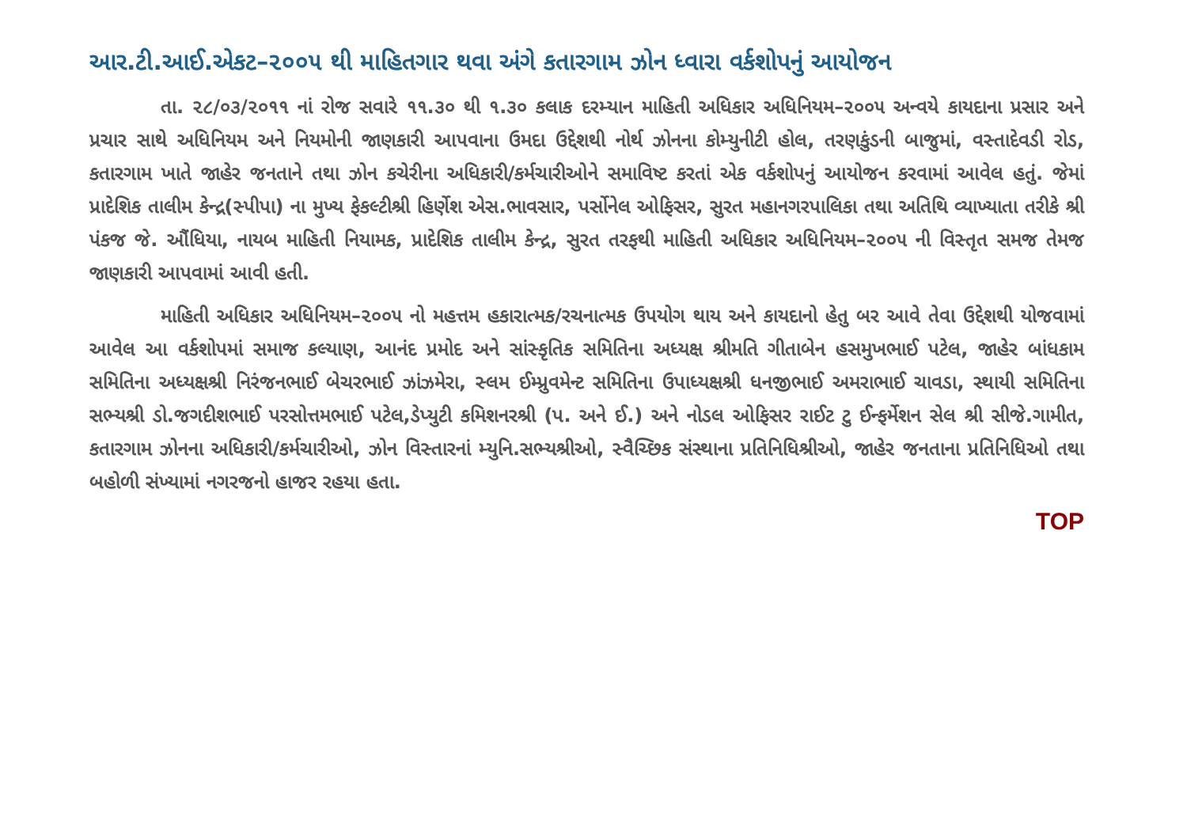આર.ટી.આઈ.એકટ–૨૦૦૫ થી માહિતગાર થવા અંગે કતારગામ ઝોન ધ્વારા વર્કશોપનું આયોજન
તા. ૨૮/૦૩/૨૦૧૧ નાં રોજ સવારે ૧૧.૩૦ થી ૧.૩૦ કલાક દરમ્યાન માહિતી અધિકાર અધિનિયમ–૨૦૦૫ અન્વયે કાયદાના પ્રસાર અને પ્રચાર સાથે અધિનિયમ અને નિયમોની જાણકારી આપવાના ઉમદા ઉદ્દેશથી નોર્થ ઝોનના કોમ્યુનીટી હોલ, તરણકુંડની બાજુમાં, વસ્તાદેવડી રોડ, કતારગામ ખાતે જાહેર જનતાને તથા ઝોન કચેરીના અધિકારી/કર્મચારીઓને સમાવિષ્ટ કરતાં એક વર્કશોપનું આયોજન કરવામાં આવેલ હતું. જેમાં પ્રાદેશિક તાલીમ કેન્દ્ર(સ્પીપા) ના મુખ્ય ફેકલ્ટીશ્રી હિર્ણેશ એસ.ભાવસાર, પર્સોનેલ ઓફિસર, સુરત મહાનગરપાલિકા તથા અતિથિ વ્યાખ્યાતા તરીકે શ્રી પંકજ જે. ઔંધિયા, નાયબ માહિતી નિયામક, પ્રાદેશિક તાલીમ કેન્દ્ર, સુરત તરફથી માહિતી અધિકાર અધિનિયમ–૨૦૦૫ ની વિસ્તૃત સમજ તેમજ જાણકારી આપવામાં આવી હતી.
માહિતી અધિકાર અધિનિયમ–૨૦૦૫ નો મહત્તમ હકારાત્મક/રચનાત્મક ઉપયોગ થાય અને કાયદાનો હેતુ બર આવે તેવા ઉદ્દેશથી યોજવામાં આવેલ આ વર્કશોપમાં સમાજ કલ્યાણ, આનંદ પ્રમોદ અને સાંસ્કૃતિક સમિતિના અધ્યક્ષ શ્રીમતિ ગીતાબેન હસમુખભાઈ પટેલ, જાહેર બાંધકામ સમિતિના અધ્યક્ષશ્રી નિરંજનભાઈ બેચરભાઈ ઝાંઝમેરા, સ્લમ ઈમ્પ્રુવમેન્ટ સમિતિના ઉપાધ્યક્ષશ્રી ધનજીભાઈ અમરાભાઈ ચાવડા, સ્થાયી સમિતિના સભ્યશ્રી ડો.જગદીશભાઈ પરસોત્તમભાઈ પટેલ,ડેપ્યુટી કમિશનરશ્રી (પ. અને ઈ.) અને નોડલ ઓફિસર રાઈટ ટુ ઈન્ફર્મેશન સેલ શ્રી સીજે.ગામીત, કતારગામ ઝોનના અધિકારી/કર્મચારીઓ, ઝોન વિસ્તારનાં મ્યુનિ.સભ્યશ્રીઓ, સ્વૈચ્છિક સંસ્થાના પ્રતિનિધિશ્રીઓ, જાહેર જનતાના પ્રતિનિધિઓ તથા બહોળી સંખ્યામાં નગરજનો હાજર રહયા હતા.
TOP